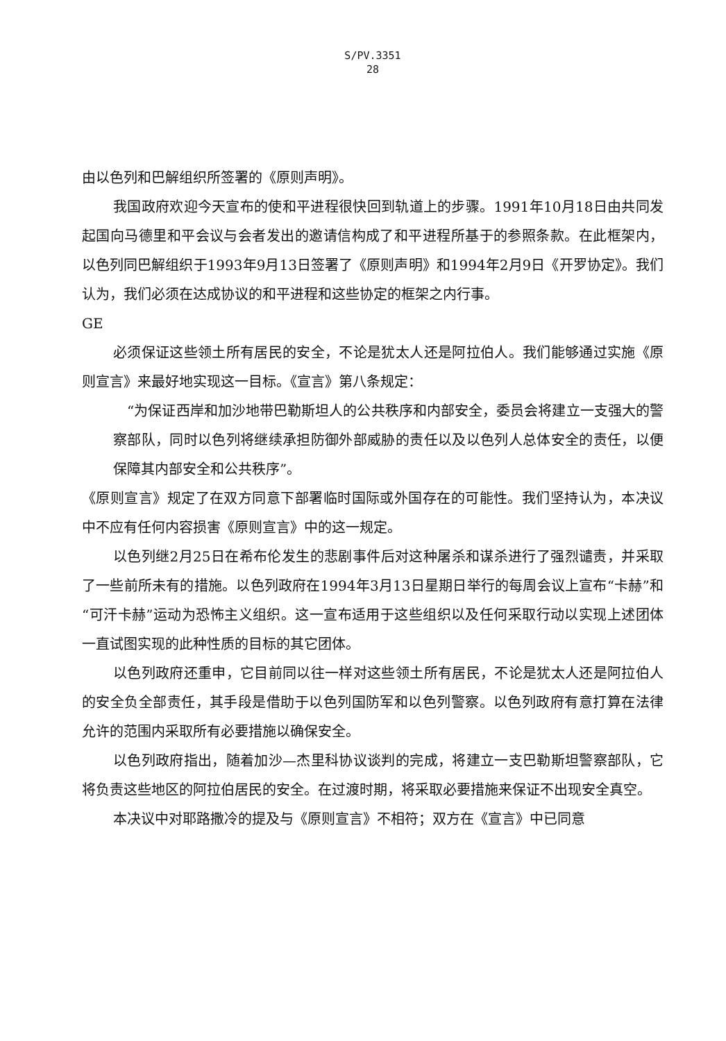S/PV.3351
28
由以色列和巴解组织所签署的《原则声明》。
我国政府欢迎今天宣布的使和平进程很快回到轨道上的步骤。1991年10月18日由共同发起国向马德里和平会议与会者发出的邀请信构成了和平进程所基于的参照条款。在此框架内，以色列同巴解组织于1993年9月13日签署了《原则声明》和1994年2月9日《开罗协定》。我们认为，我们必须在达成协议的和平进程和这些协定的框架之内行事。
GE
必须保证这些领土所有居民的安全，不论是犹太人还是阿拉伯人。我们能够通过实施《原则宣言》来最好地实现这一目标。《宣言》第八条规定：
“为保证西岸和加沙地带巴勒斯坦人的公共秩序和内部安全，委员会将建立一支强大的警察部队，同时以色列将继续承担防御外部威胁的责任以及以色列人总体安全的责任，以便保障其内部安全和公共秩序”。
《原则宣言》规定了在双方同意下部署临时国际或外国存在的可能性。我们坚持认为，本决议中不应有任何内容损害《原则宣言》中的这一规定。
以色列继2月25日在希布伦发生的悲剧事件后对这种屠杀和谋杀进行了强烈谴责，并采取了一些前所未有的措施。以色列政府在1994年3月13日星期日举行的每周会议上宣布“卡赫”和“可汗卡赫”运动为恐怖主义组织。这一宣布适用于这些组织以及任何采取行动以实现上述团体一直试图实现的此种性质的目标的其它团体。
以色列政府还重申，它目前同以往一样对这些领土所有居民，不论是犹太人还是阿拉伯人的安全负全部责任，其手段是借助于以色列国防军和以色列警察。以色列政府有意打算在法律允许的范围内采取所有必要措施以确保安全。
以色列政府指出，随着加沙—杰里科协议谈判的完成，将建立一支巴勒斯坦警察部队，它将负责这些地区的阿拉伯居民的安全。在过渡时期，将采取必要措施来保证不出现安全真空。
本决议中对耶路撒冷的提及与《原则宣言》不相符；双方在《宣言》中已同意